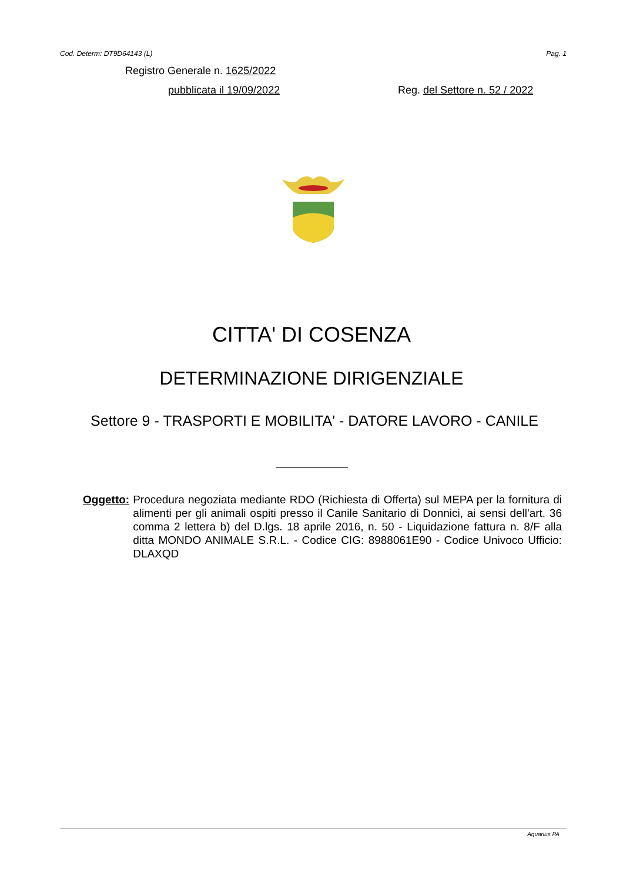Cod. Determ: DT9D64143 (L) Pag. 1
Registro Generale n. 1625/2022
pubblicata il 19/09/2022 Reg. del Settore n. 52 / 2022
CITTA' DI COSENZA
DETERMINAZIONE DIRIGENZIALE
Settore 9 - TRASPORTI E MOBILITA' - DATORE LAVORO - CANILE
Oggetto: Procedura negoziata mediante RDO (Richiesta di Offerta) sul MEPA per la fornitura di alimenti per gli animali ospiti presso il Canile Sanitario di Donnici, ai sensi dell'art. 36 comma 2 lettera b) del D.lgs. 18 aprile 2016, n. 50 - Liquidazione fattura n. 8/F alla ditta MONDO ANIMALE S.R.L. - Codice CIG: 8988061E90 - Codice Univoco Ufficio: DLAXQD
Aquarius PA